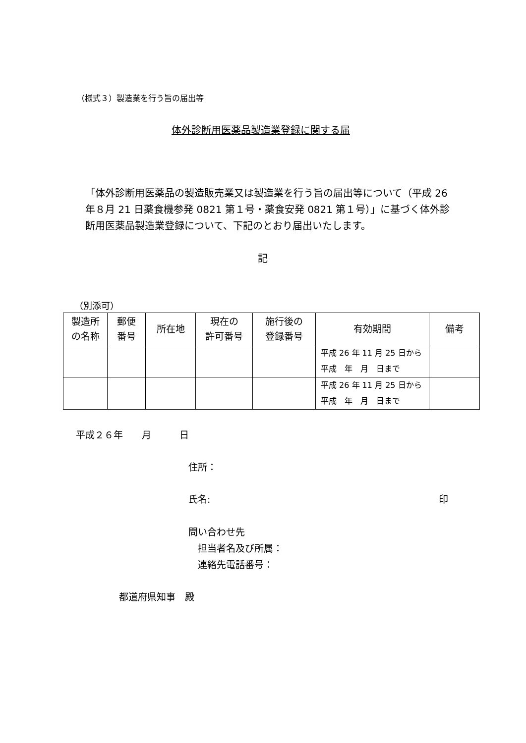（様式３）製造業を行う旨の届出等
体外診断用医薬品製造業登録に関する届
「体外診断用医薬品の製造販売業又は製造業を行う旨の届出等について（平成 26 年８月 21 日薬食機参発 0821 第１号・薬食安発 0821 第１号）」に基づく体外診断用医薬品製造業登録について、下記のとおり届出いたします。
記
（別添可）
| 製造所 の名称 | 郵便 番号 | 所在地 | 現在の 許可番号 | 施行後の 登録番号 | 有効期間 | 備考 |
| --- | --- | --- | --- | --- | --- | --- |
| | | | | | 平成 26 年 11 月 25 日から 平成 年 月 日まで | |
| | | | | | 平成 26 年 11 月 25 日から 平成 年 月 日まで | |
平成２６年　　月　　　日
住所：
氏名: 印
問い合わせ先
　担当者名及び所属：
　連絡先電話番号：
都道府県知事　殿